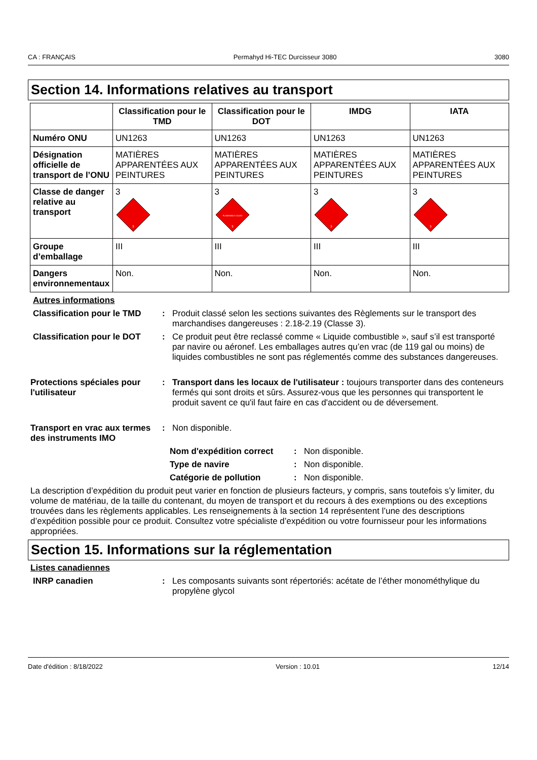CA : FRANÇAIS Permahyd Hi-TEC Durcisseur 3080 3080
Section 14. Informations relatives au transport
| | Classification pour le TMD | Classification pour le DOT | IMDG | IATA |
| --- | --- | --- | --- | --- |
| Numéro ONU | UN1263 | UN1263 | UN1263 | UN1263 |
| Désignation officielle de transport de l’ONU | MATIÈRES APPARENTÉES AUX PEINTURES | MATIÈRES APPARENTÉES AUX PEINTURES | MATIÈRES APPARENTÉES AUX PEINTURES | MATIÈRES APPARENTÉES AUX PEINTURES |
| Classe de danger relative au transport | 3 3 | 3 FLAMMABLE LIQUID 3 | 3 3 | 3 3 |
| Groupe d’emballage | III | III | III | III |
| Dangers environnementaux | Non. | Non. | Non. | Non. |
Autres informations
Classification pour le TMD
: Produit classé selon les sections suivantes des Règlements sur le transport des marchandises dangereuses : 2.18-2.19 (Classe 3).
Classification pour le DOT
: Ce produit peut être reclassé comme « Liquide combustible », sauf s’il est transporté par navire ou aéronef. Les emballages autres qu’en vrac (de 119 gal ou moins) de liquides combustibles ne sont pas réglementés comme des substances dangereuses.
Protections spéciales pour l'utilisateur
: Transport dans les locaux de l'utilisateur : toujours transporter dans des conteneurs fermés qui sont droits et sûrs. Assurez-vous que les personnes qui transportent le produit savent ce qu'il faut faire en cas d'accident ou de déversement.
Transport en vrac aux termes des instruments IMO
: Non disponible.
Nom d'expédition correct : Non disponible.
Type de navire : Non disponible.
Catégorie de pollution : Non disponible.
La description d’expédition du produit peut varier en fonction de plusieurs facteurs, y compris, sans toutefois s’y limiter, du volume de matériau, de la taille du contenant, du moyen de transport et du recours à des exemptions ou des exceptions trouvées dans les règlements applicables. Les renseignements à la section 14 représentent l’une des descriptions d’expédition possible pour ce produit. Consultez votre spécialiste d’expédition ou votre fournisseur pour les informations appropriées.
Section 15. Informations sur la réglementation
Listes canadiennes
INRP canadien : Les composants suivants sont répertoriés: acétate de l’éther monométhylique du propylène glycol
Date d'édition : 8/18/2022 Version : 10.01 12/14